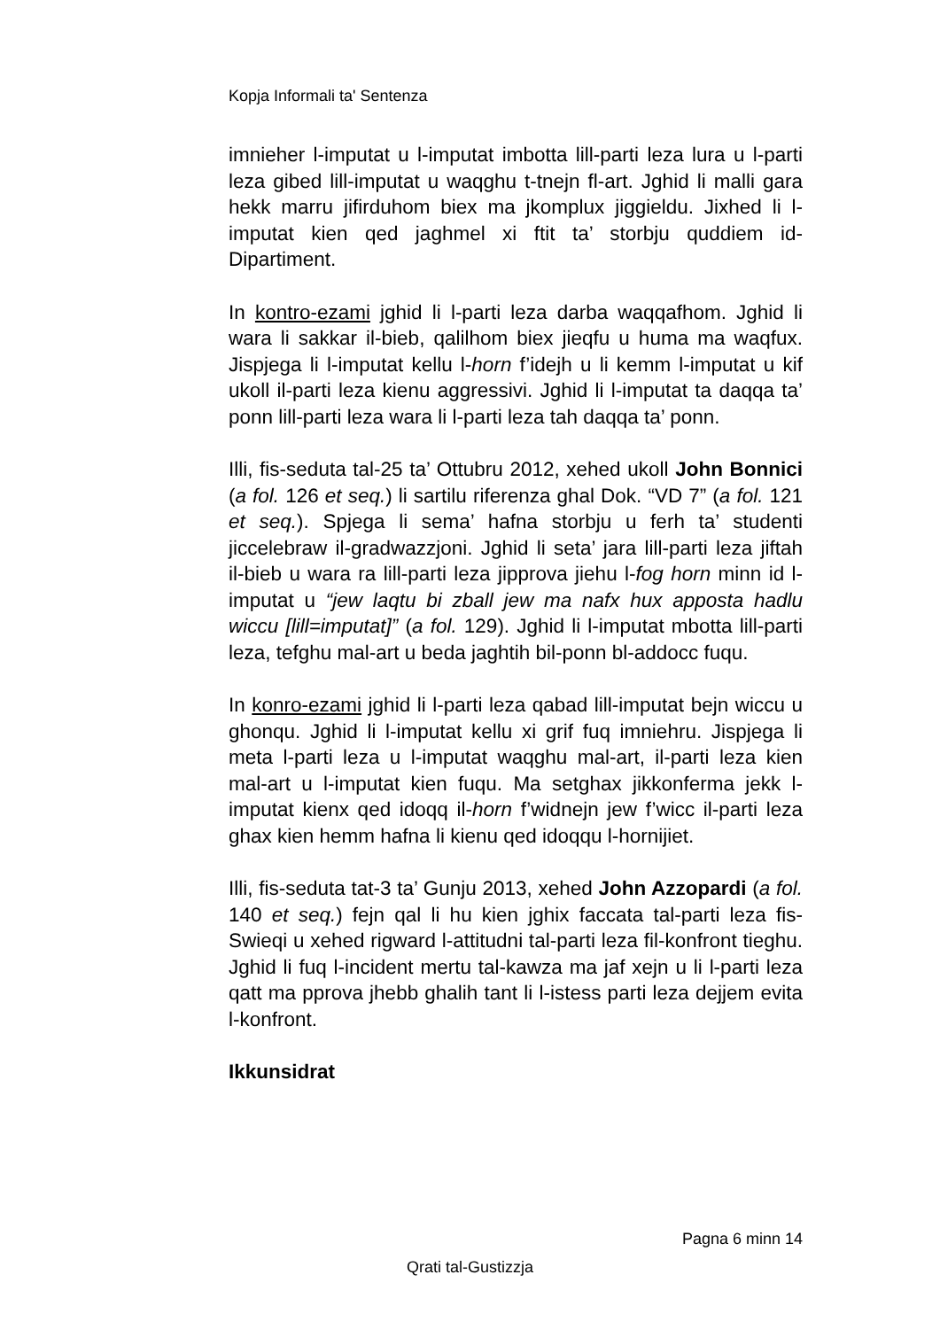Kopja Informali ta' Sentenza
imnieher l-imputat u l-imputat imbotta lill-parti leza lura u l-parti leza gibed lill-imputat u waqghu t-tnejn fl-art. Jghid li malli gara hekk marru jifirduhom biex ma jkomplux jiggieldu. Jixhed li l-imputat kien qed jaghmel xi ftit ta’ storbju quddiem id-Dipartiment.
In kontro-ezami jghid li l-parti leza darba waqqafhom. Jghid li wara li sakkar il-bieb, qalilhom biex jieqfu u huma ma waqfux. Jispjega li l-imputat kellu l-horn f’idejh u li kemm l-imputat u kif ukoll il-parti leza kienu aggressivi. Jghid li l-imputat ta daqqa ta’ ponn lill-parti leza wara li l-parti leza tah daqqa ta’ ponn.
Illi, fis-seduta tal-25 ta’ Ottubru 2012, xehed ukoll John Bonnici (a fol. 126 et seq.) li sartilu riferenza ghal Dok. “VD 7” (a fol. 121 et seq.). Spjega li sema’ hafna storbju u ferh ta’ studenti jiccelebraw il-gradwazzjoni. Jghid li seta’ jara lill-parti leza jiftah il-bieb u wara ra lill-parti leza jipprova jiehu l-fog horn minn id l-imputat u “jew laqtu bi zball jew ma nafx hux apposta hadlu wiccu [lill=imputat]” (a fol. 129). Jghid li l-imputat mbotta lill-parti leza, tefghu mal-art u beda jaghtih bil-ponn bl-addocc fuqu.
In konro-ezami jghid li l-parti leza qabad lill-imputat bejn wiccu u ghonqu. Jghid li l-imputat kellu xi grif fuq imniehru. Jispjega li meta l-parti leza u l-imputat waqghu mal-art, il-parti leza kien mal-art u l-imputat kien fuqu. Ma setghax jikkonferma jekk l-imputat kienx qed idoqq il-horn f’widnejn jew f’wicc il-parti leza ghax kien hemm hafna li kienu qed idoqqu l-hornijiet.
Illi, fis-seduta tat-3 ta’ Gunju 2013, xehed John Azzopardi (a fol. 140 et seq.) fejn qal li hu kien jghix faccata tal-parti leza fis-Swieqi u xehed rigward l-attitudni tal-parti leza fil-konfront tieghu. Jghid li fuq l-incident mertu tal-kawza ma jaf xejn u li l-parti leza qatt ma pprova jhebb ghalih tant li l-istess parti leza dejjem evita l-konfront.
Ikkunsidrat
Pagna 6 minn 14
Qrati tal-Gustizzja